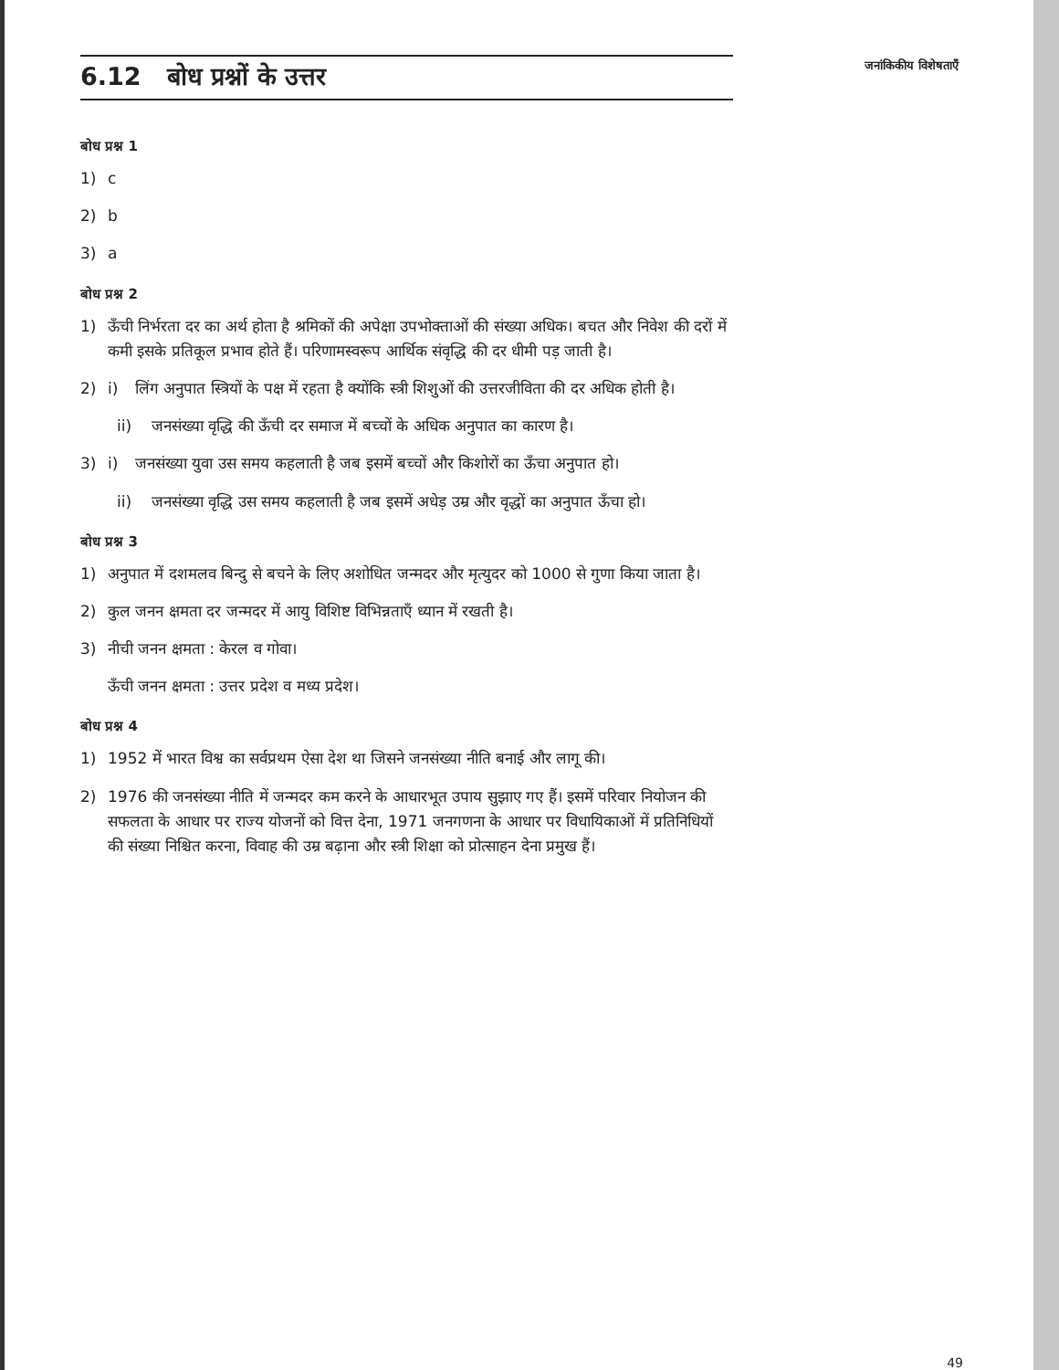6.12 बोध प्रश्नों के उत्तर
जनांकिकीय विशेषताएँ
बोध प्रश्न 1
1) c
2) b
3) a
बोध प्रश्न 2
1) ऊँची निर्भरता दर का अर्थ होता है श्रमिकों की अपेक्षा उपभोक्ताओं की संख्या अधिक। बचत और निवेश की दरों में कमी इसके प्रतिकूल प्रभाव होते हैं। परिणामस्वरूप आर्थिक संवृद्धि की दर धीमी पड़ जाती है।
2) i) लिंग अनुपात स्त्रियों के पक्ष में रहता है क्योंकि स्त्री शिशुओं की उत्तरजीविता की दर अधिक होती है।
ii) जनसंख्या वृद्धि की ऊँची दर समाज में बच्चों के अधिक अनुपात का कारण है।
3) i) जनसंख्या युवा उस समय कहलाती है जब इसमें बच्चों और किशोरों का ऊँचा अनुपात हो।
ii) जनसंख्या वृद्धि उस समय कहलाती है जब इसमें अधेड़ उम्र और वृद्धों का अनुपात ऊँचा हो।
बोध प्रश्न 3
1) अनुपात में दशमलव बिन्दु से बचने के लिए अशोधित जन्मदर और मृत्युदर को 1000 से गुणा किया जाता है।
2) कुल जनन क्षमता दर जन्मदर में आयु विशिष्ट विभिन्नताएँ ध्यान में रखती है।
3) नीची जनन क्षमता : केरल व गोवा।
ऊँची जनन क्षमता : उत्तर प्रदेश व मध्य प्रदेश।
बोध प्रश्न 4
1) 1952 में भारत विश्व का सर्वप्रथम ऐसा देश था जिसने जनसंख्या नीति बनाई और लागू की।
2) 1976 की जनसंख्या नीति में जन्मदर कम करने के आधारभूत उपाय सुझाए गए हैं। इसमें परिवार नियोजन की सफलता के आधार पर राज्य योजनों को वित्त देना, 1971 जनगणना के आधार पर विधायिकाओं में प्रतिनिधियों की संख्या निश्चित करना, विवाह की उम्र बढ़ाना और स्त्री शिक्षा को प्रोत्साहन देना प्रमुख हैं।
49